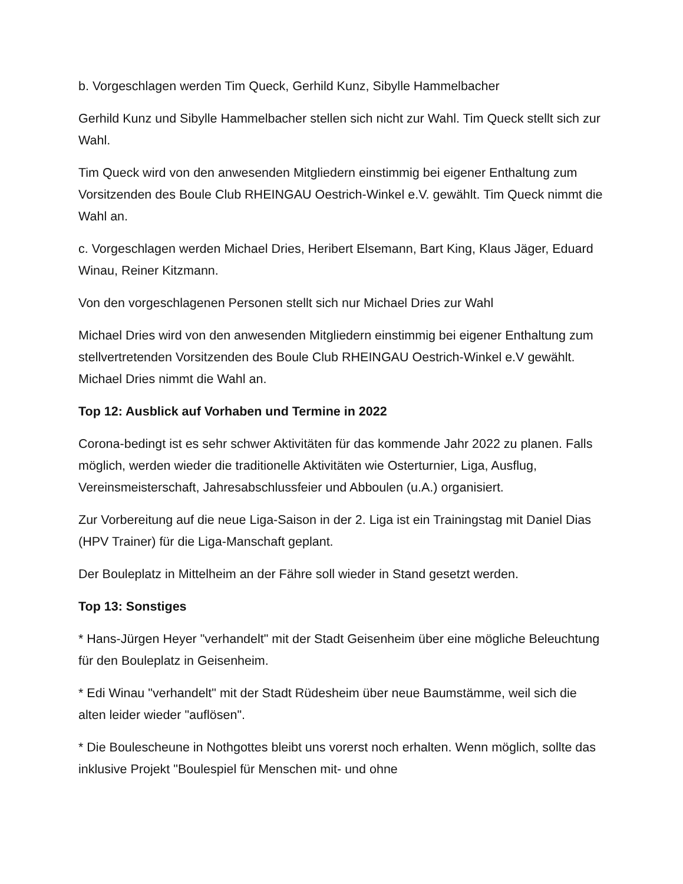b. Vorgeschlagen werden Tim Queck, Gerhild Kunz, Sibylle Hammelbacher
Gerhild Kunz und Sibylle Hammelbacher stellen sich nicht zur Wahl. Tim Queck stellt sich zur Wahl.
Tim Queck wird von den anwesenden Mitgliedern einstimmig bei eigener Enthaltung zum Vorsitzenden des Boule Club RHEINGAU Oestrich-Winkel e.V. gewählt. Tim Queck nimmt die Wahl an.
c. Vorgeschlagen werden Michael Dries, Heribert Elsemann, Bart King, Klaus Jäger, Eduard Winau, Reiner Kitzmann.
Von den vorgeschlagenen Personen stellt sich nur Michael Dries zur Wahl
Michael Dries wird von den anwesenden Mitgliedern einstimmig bei eigener Enthaltung zum stellvertretenden Vorsitzenden des Boule Club RHEINGAU Oestrich-Winkel e.V gewählt. Michael Dries nimmt die Wahl an.
Top 12: Ausblick auf Vorhaben und Termine in 2022
Corona-bedingt ist es sehr schwer Aktivitäten für das kommende Jahr 2022 zu planen. Falls möglich, werden wieder die traditionelle Aktivitäten wie Osterturnier, Liga, Ausflug, Vereinsmeisterschaft, Jahresabschlussfeier und Abboulen (u.A.) organisiert.
Zur Vorbereitung auf die neue Liga-Saison in der 2. Liga ist ein Trainingstag mit Daniel Dias (HPV Trainer) für die Liga-Manschaft geplant.
Der Bouleplatz in Mittelheim an der Fähre soll wieder in Stand gesetzt werden.
Top 13: Sonstiges
* Hans-Jürgen Heyer "verhandelt" mit der Stadt Geisenheim über eine mögliche Beleuchtung für den Bouleplatz in Geisenheim.
* Edi Winau "verhandelt" mit der Stadt Rüdesheim über neue Baumstämme, weil sich die alten leider wieder "auflösen".
* Die Boulescheune in Nothgottes bleibt uns vorerst noch erhalten. Wenn möglich, sollte das inklusive Projekt "Boulespiel für Menschen mit- und ohne